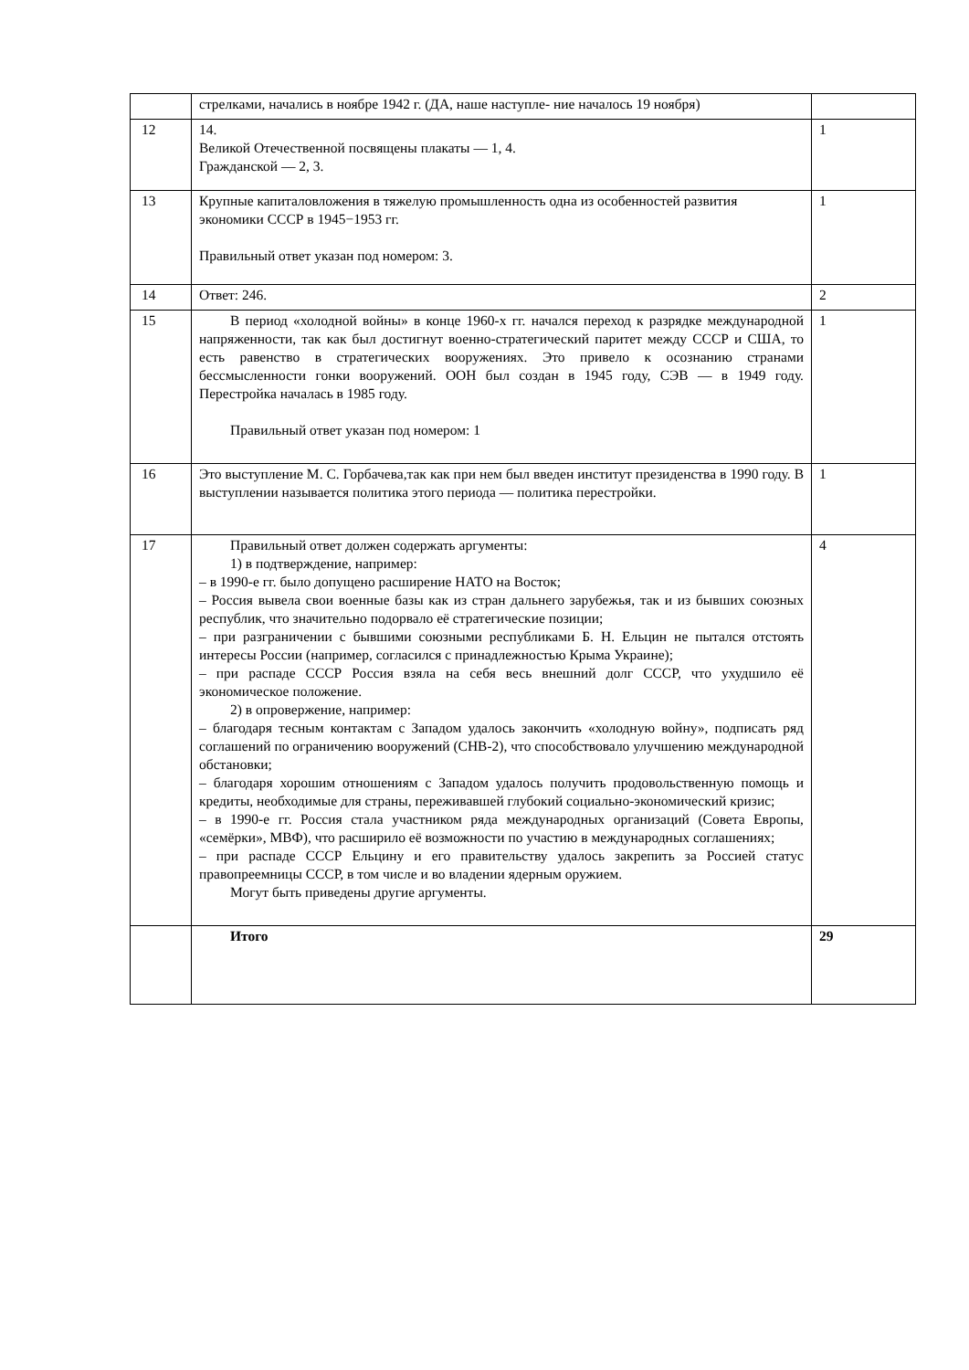| | стрелками, начались в ноябре 1942 г. (ДА, наше наступле- ние началось 19 ноября) | |
| 12 | 14. Великой Отечественной посвящены плакаты — 1, 4. Гражданской — 2, 3. | 1 |
| 13 | Крупные капиталовложения в тяжелую промышленность одна из особенностей развития экономики СССР в 1945−1953 гг. Правильный ответ указан под номером: 3. | 1 |
| 14 | Ответ: 246. | 2 |
| 15 | В период «холодной войны» в конце 1960-х гг. начался переход к разрядке международной напряженности, так как был достигнут военно-стратегический паритет между СССР и США, то есть равенство в стратегических вооружениях. Это привело к осознанию странами бессмысленности гонки вооружений. ООН был создан в 1945 году, СЭВ — в 1949 году. Перестройка началась в 1985 году. Правильный ответ указан под номером: 1 | 1 |
| 16 | Это выступление М. С. Горбачева,так как при нем был введен институт президенства в 1990 году. В выступлении называется политика этого периода — политика перестройки. | 1 |
| 17 | Правильный ответ должен содержать аргументы: 1) в подтверждение, например: – в 1990-е гг. было допущено расширение НАТО на Восток; – Россия вывела свои военные базы как из стран дальнего зарубежья, так и из бывших союзных республик, что значительно подорвало её стратегические позиции; – при разграничении с бывшими союзными республиками Б. Н. Ельцин не пытался отстоять интересы России (например, согласился с принадлежностью Крыма Украине); – при распаде СССР Россия взяла на себя весь внешний долг СССР, что ухудшило её экономическое положение. 2) в опровержение, например: – благодаря тесным контактам с Западом удалось закончить «холодную войну», подписать ряд соглашений по ограничению вооружений (СНВ-2), что способствовало улучшению международной обстановки; – благодаря хорошим отношениям с Западом удалось получить продовольственную помощь и кредиты, необходимые для страны, переживавшей глубокий социально-экономический кризис; – в 1990-е гг. Россия стала участником ряда международных организаций (Совета Европы, «семёрки», МВФ), что расширило её возможности по участию в международных соглашениях; – при распаде СССР Ельцину и его правительству удалось закрепить за Россией статус правопреемницы СССР, в том числе и во владении ядерным оружием. Могут быть приведены другие аргументы. | 4 |
| | Итого | 29 |